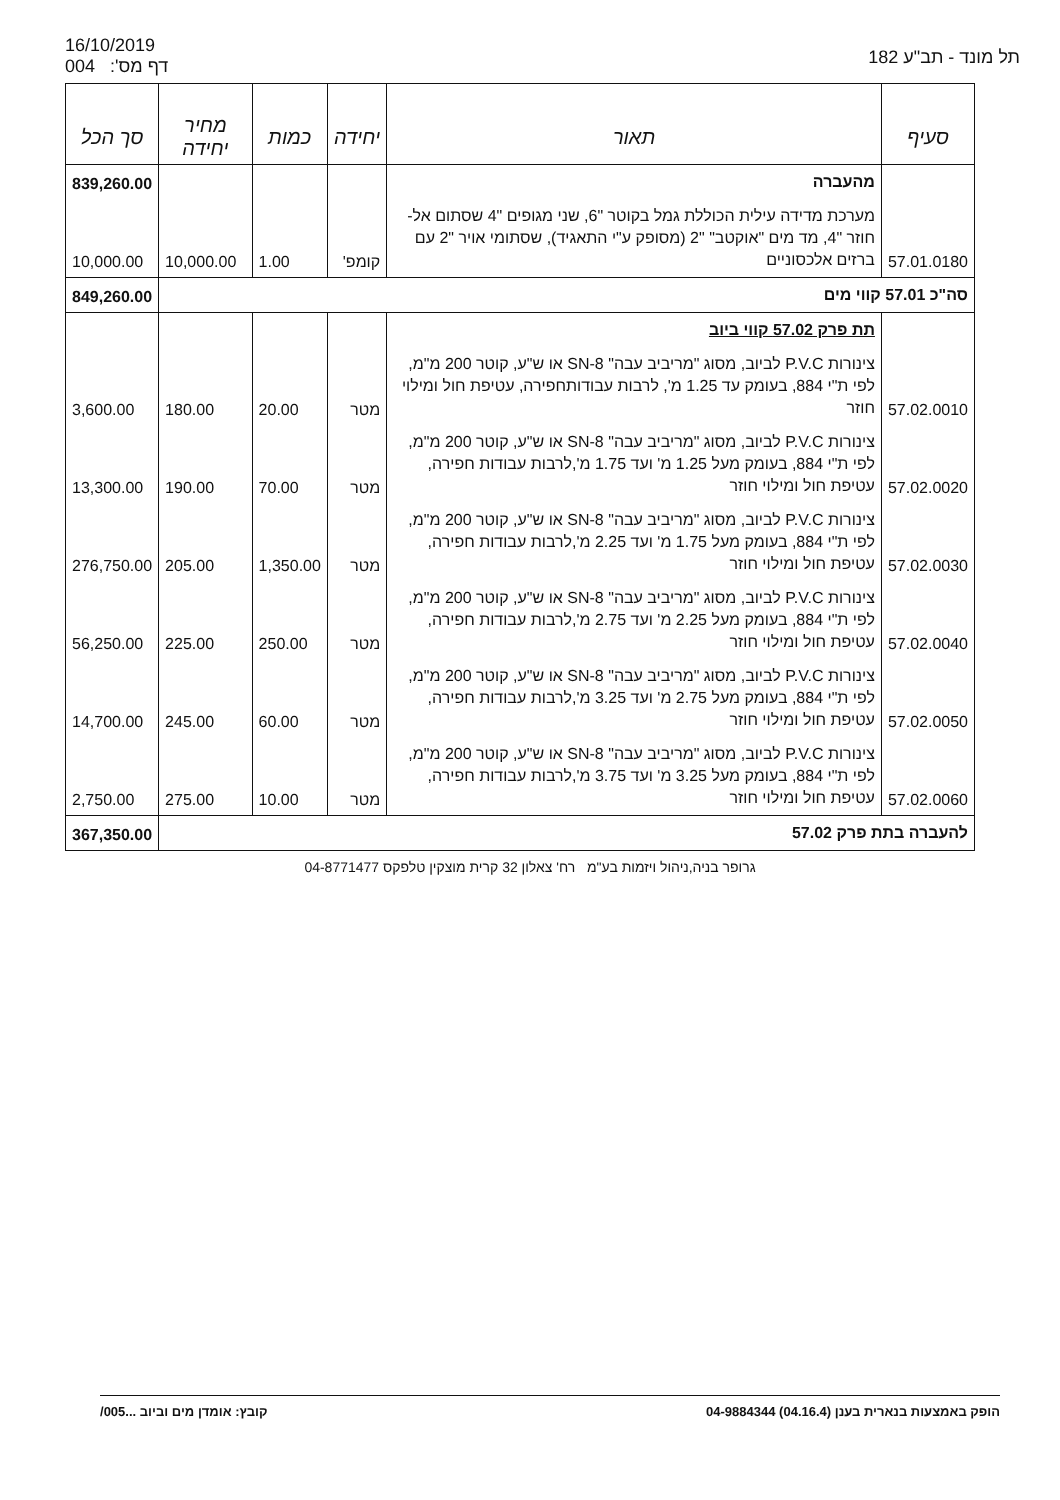16/10/2019
004 :'דף מס
תל מונד - תב"ע 182
| סעיף | תאור | יחידה | כמות | מחיר יחידה | סך הכל |
| --- | --- | --- | --- | --- | --- |
| | מהעברה | | | | 839,260.00 |
| 57.01.0180 | מערכת מדידה עילית הכוללת גמל בקוטר "6, שני מגופים "4 שסתום אל-חוזר "4, מד מים "אוקטב" "2 (מסופק ע"י התאגיד), שסתומי אויר "2 עם ברזים אלכסוניים | קומפ' | 1.00 | 10,000.00 | 10,000.00 |
| סה"כ 57.01 קווי מים | | | | | 849,260.00 |
| | תת פרק 57.02 קווי ביוב | | | | |
| 57.02.0010 | צינורות P.V.C לביוב, מסוג "מריביב עבה" SN-8 או ש"ע, קוטר 200 מ"מ, לפי ת"י 884, בעומק עד 1.25 מ', לרבות עבודותחפירה, עטיפת חול ומילוי חוזר | מטר | 20.00 | 180.00 | 3,600.00 |
| 57.02.0020 | צינורות P.V.C לביוב, מסוג "מריביב עבה" SN-8 או ש"ע, קוטר 200 מ"מ, לפי ת"י 884, בעומק מעל 1.25 מ' ועד 1.75 מ',לרבות עבודות חפירה, עטיפת חול ומילוי חוזר | מטר | 70.00 | 190.00 | 13,300.00 |
| 57.02.0030 | צינורות P.V.C לביוב, מסוג "מריביב עבה" SN-8 או ש"ע, קוטר 200 מ"מ, לפי ת"י 884, בעומק מעל 1.75 מ' ועד 2.25 מ',לרבות עבודות חפירה, עטיפת חול ומילוי חוזר | מטר | 1,350.00 | 205.00 | 276,750.00 |
| 57.02.0040 | צינורות P.V.C לביוב, מסוג "מריביב עבה" SN-8 או ש"ע, קוטר 200 מ"מ, לפי ת"י 884, בעומק מעל 2.25 מ' ועד 2.75 מ',לרבות עבודות חפירה, עטיפת חול ומילוי חוזר | מטר | 250.00 | 225.00 | 56,250.00 |
| 57.02.0050 | צינורות P.V.C לביוב, מסוג "מריביב עבה" SN-8 או ש"ע, קוטר 200 מ"מ, לפי ת"י 884, בעומק מעל 2.75 מ' ועד 3.25 מ',לרבות עבודות חפירה, עטיפת חול ומילוי חוזר | מטר | 60.00 | 245.00 | 14,700.00 |
| 57.02.0060 | צינורות P.V.C לביוב, מסוג "מריביב עבה" SN-8 או ש"ע, קוטר 200 מ"מ, לפי ת"י 884, בעומק מעל 3.25 מ' ועד 3.75 מ',לרבות עבודות חפירה, עטיפת חול ומילוי חוזר | מטר | 10.00 | 275.00 | 2,750.00 |
| להעברה בתת פרק 57.02 | | | | | 367,350.00 |
גרופר בניה,ניהול ויזמות בע"מ רח' צאלון 32 קרית מוצקין טלפקס 04-8771477
הופק באמצעות בנארית בענן (04.16.4) 04-9884344
קובץ: אומדן מים וביוב ...005/